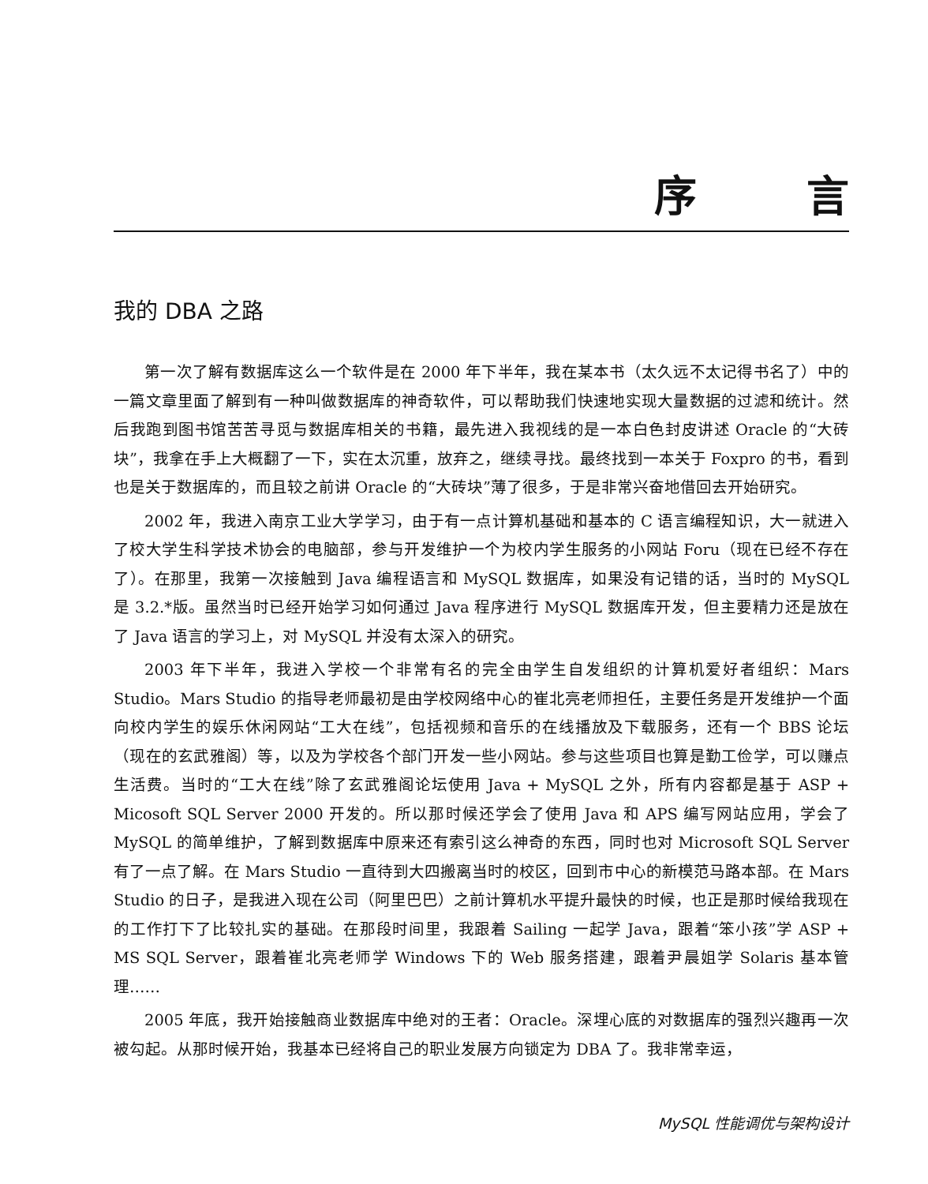序 言
我的 DBA 之路
第一次了解有数据库这么一个软件是在 2000 年下半年，我在某本书（太久远不太记得书名了）中的一篇文章里面了解到有一种叫做数据库的神奇软件，可以帮助我们快速地实现大量数据的过滤和统计。然后我跑到图书馆苦苦寻觅与数据库相关的书籍，最先进入我视线的是一本白色封皮讲述 Oracle 的“大砖块”，我拿在手上大概翻了一下，实在太沉重，放弃之，继续寻找。最终找到一本关于 Foxpro 的书，看到也是关于数据库的，而且较之前讲 Oracle 的“大砖块”薄了很多，于是非常兴奋地借回去开始研究。
2002 年，我进入南京工业大学学习，由于有一点计算机基础和基本的 C 语言编程知识，大一就进入了校大学生科学技术协会的电脑部，参与开发维护一个为校内学生服务的小网站 Foru（现在已经不存在了）。在那里，我第一次接触到 Java 编程语言和 MySQL 数据库，如果没有记错的话，当时的 MySQL 是 3.2.*版。虽然当时已经开始学习如何通过 Java 程序进行 MySQL 数据库开发，但主要精力还是放在了 Java 语言的学习上，对 MySQL 并没有太深入的研究。
2003 年下半年，我进入学校一个非常有名的完全由学生自发组织的计算机爱好者组织：Mars Studio。Mars Studio 的指导老师最初是由学校网络中心的崔北亮老师担任，主要任务是开发维护一个面向校内学生的娱乐休闲网站“工大在线”，包括视频和音乐的在线播放及下载服务，还有一个 BBS 论坛（现在的玄武雅阁）等，以及为学校各个部门开发一些小网站。参与这些项目也算是勤工俭学，可以赚点生活费。当时的“工大在线”除了玄武雅阁论坛使用 Java + MySQL 之外，所有内容都是基于 ASP + Micosoft SQL Server 2000 开发的。所以那时候还学会了使用 Java 和 APS 编写网站应用，学会了 MySQL 的简单维护，了解到数据库中原来还有索引这么神奇的东西，同时也对 Microsoft SQL Server 有了一点了解。在 Mars Studio 一直待到大四搬离当时的校区，回到市中心的新模范马路本部。在 Mars Studio 的日子，是我进入现在公司（阿里巴巴）之前计算机水平提升最快的时候，也正是那时候给我现在的工作打下了比较扎实的基础。在那段时间里，我跟着 Sailing 一起学 Java，跟着“笨小孩”学 ASP + MS SQL Server，跟着崔北亮老师学 Windows 下的 Web 服务搭建，跟着尹晨姐学 Solaris 基本管理……
2005 年底，我开始接触商业数据库中绝对的王者：Oracle。深埋心底的对数据库的强烈兴趣再一次被勾起。从那时候开始，我基本已经将自己的职业发展方向锁定为 DBA 了。我非常幸运，
MySQL 性能调优与架构设计